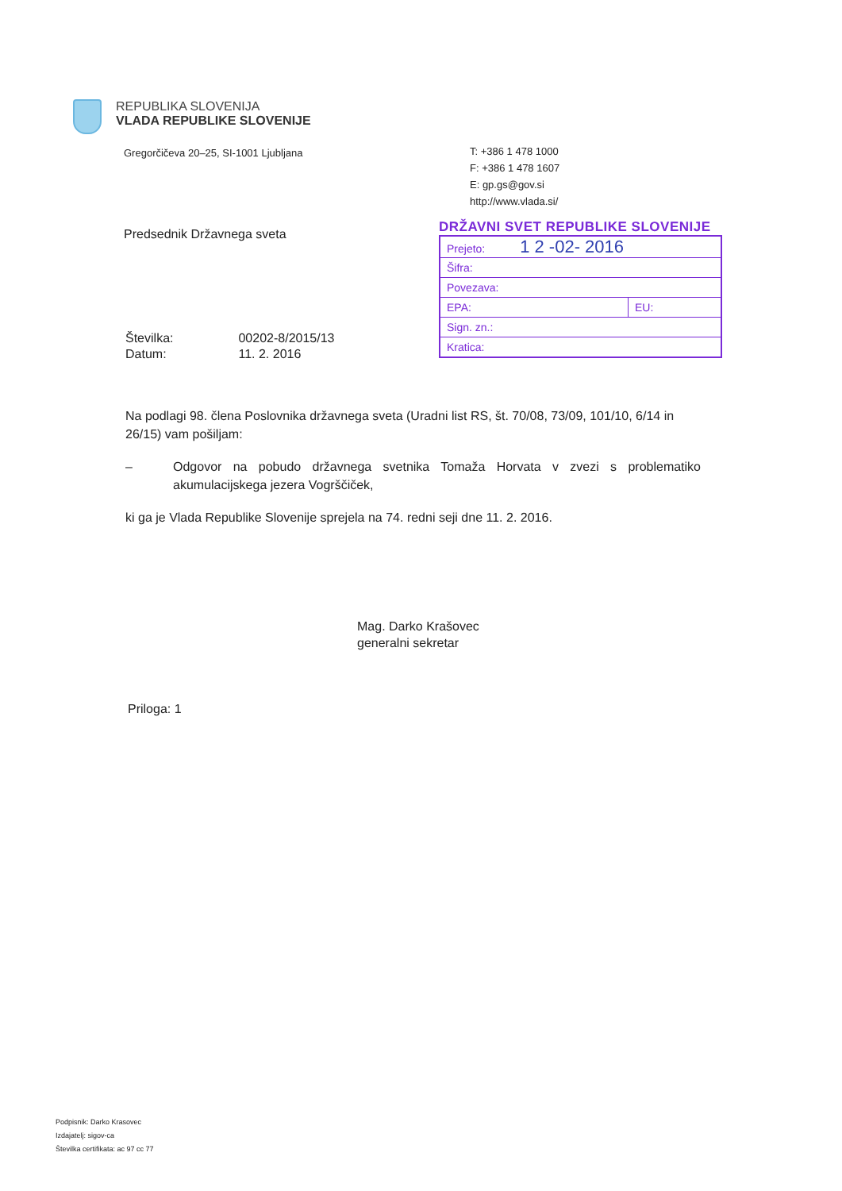REPUBLIKA SLOVENIJA
VLADA REPUBLIKE SLOVENIJE
Gregorčičeva 20–25, SI-1001 Ljubljana
T: +386 1 478 1000
F: +386 1 478 1607
E: gp.gs@gov.si
http://www.vlada.si/
Predsednik Državnega sveta
DRŽAVNI SVET REPUBLIKE SLOVENIJE
| Prejeto: 1 2 -02- 2016 | |
| Šifra: | |
| Povezava: | |
| EPA: | EU: |
| Sign. zn.: | |
| Kratica: | |
| Številka: | 00202-8/2015/13 |
| Datum: | 11. 2. 2016 |
Na podlagi 98. člena Poslovnika državnega sveta (Uradni list RS, št. 70/08, 73/09, 101/10, 6/14 in 26/15) vam pošiljam:
– Odgovor na pobudo državnega svetnika Tomaža Horvata v zvezi s problematiko akumulacijskega jezera Vogrščiček,
ki ga je Vlada Republike Slovenije sprejela na 74. redni seji dne 11. 2. 2016.
Mag. Darko Krašovec
generalni sekretar
Priloga: 1
Podpisnik: Darko Krasovec
Izdajatelj: sigov-ca
Številka certifikata: ac 97 cc 77